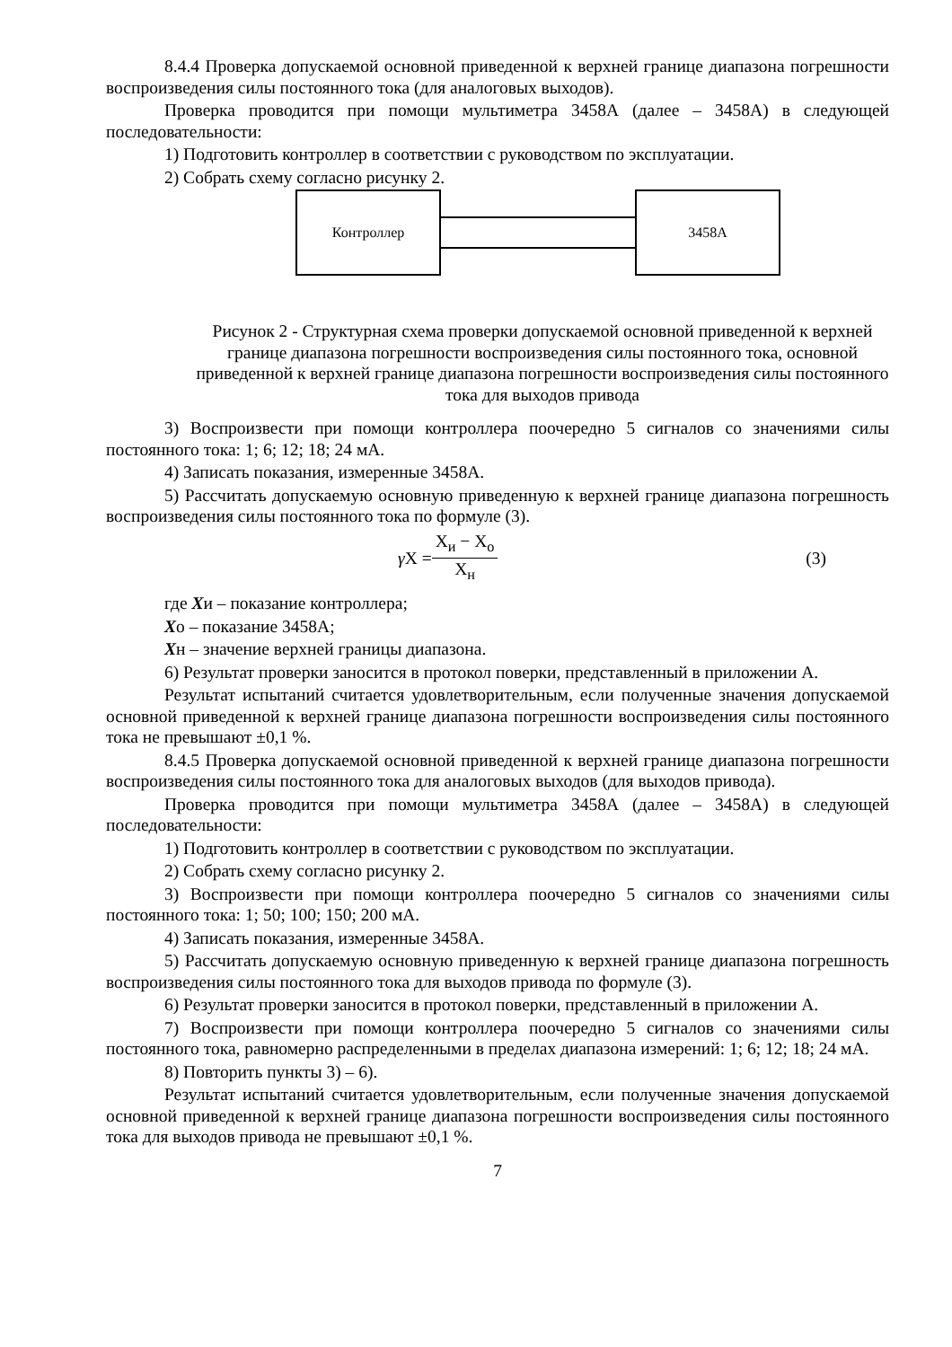8.4.4 Проверка допускаемой основной приведенной к верхней границе диапазона погрешности воспроизведения силы постоянного тока (для аналоговых выходов).
Проверка проводится при помощи мультиметра 3458А (далее – 3458А) в следующей последовательности:
1) Подготовить контроллер в соответствии с руководством по эксплуатации.
2) Собрать схему согласно рисунку 2.
Контроллер 3458А
Рисунок 2 - Структурная схема проверки допускаемой основной приведенной к верхней границе диапазона погрешности воспроизведения силы постоянного тока, основной приведенной к верхней границе диапазона погрешности воспроизведения силы постоянного тока для выходов привода
3) Воспроизвести при помощи контроллера поочередно 5 сигналов со значениями силы постоянного тока: 1; 6; 12; 18; 24 мА.
4) Записать показания, измеренные 3458А.
5) Рассчитать допускаемую основную приведенную к верхней границе диапазона погрешность воспроизведения силы постоянного тока по формуле (3).
γ X = X<sub>и</sub> − X<sub>о</sub> X<sub>н</sub> (3)
где Xи – показание контроллера;
Xо – показание 3458А;
Xн – значение верхней границы диапазона.
6) Результат проверки заносится в протокол поверки, представленный в приложении А.
Результат испытаний считается удовлетворительным, если полученные значения допускаемой основной приведенной к верхней границе диапазона погрешности воспроизведения силы постоянного тока не превышают ±0,1 %.
8.4.5 Проверка допускаемой основной приведенной к верхней границе диапазона погрешности воспроизведения силы постоянного тока для аналоговых выходов (для выходов привода).
Проверка проводится при помощи мультиметра 3458А (далее – 3458А) в следующей последовательности:
1) Подготовить контроллер в соответствии с руководством по эксплуатации.
2) Собрать схему согласно рисунку 2.
3) Воспроизвести при помощи контроллера поочередно 5 сигналов со значениями силы постоянного тока: 1; 50; 100; 150; 200 мА.
4) Записать показания, измеренные 3458А.
5) Рассчитать допускаемую основную приведенную к верхней границе диапазона погрешность воспроизведения силы постоянного тока для выходов привода по формуле (3).
6) Результат проверки заносится в протокол поверки, представленный в приложении А.
7) Воспроизвести при помощи контроллера поочередно 5 сигналов со значениями силы постоянного тока, равномерно распределенными в пределах диапазона измерений: 1; 6; 12; 18; 24 мА.
8) Повторить пункты 3) – 6).
Результат испытаний считается удовлетворительным, если полученные значения допускаемой основной приведенной к верхней границе диапазона погрешности воспроизведения силы постоянного тока для выходов привода не превышают ±0,1 %.
7